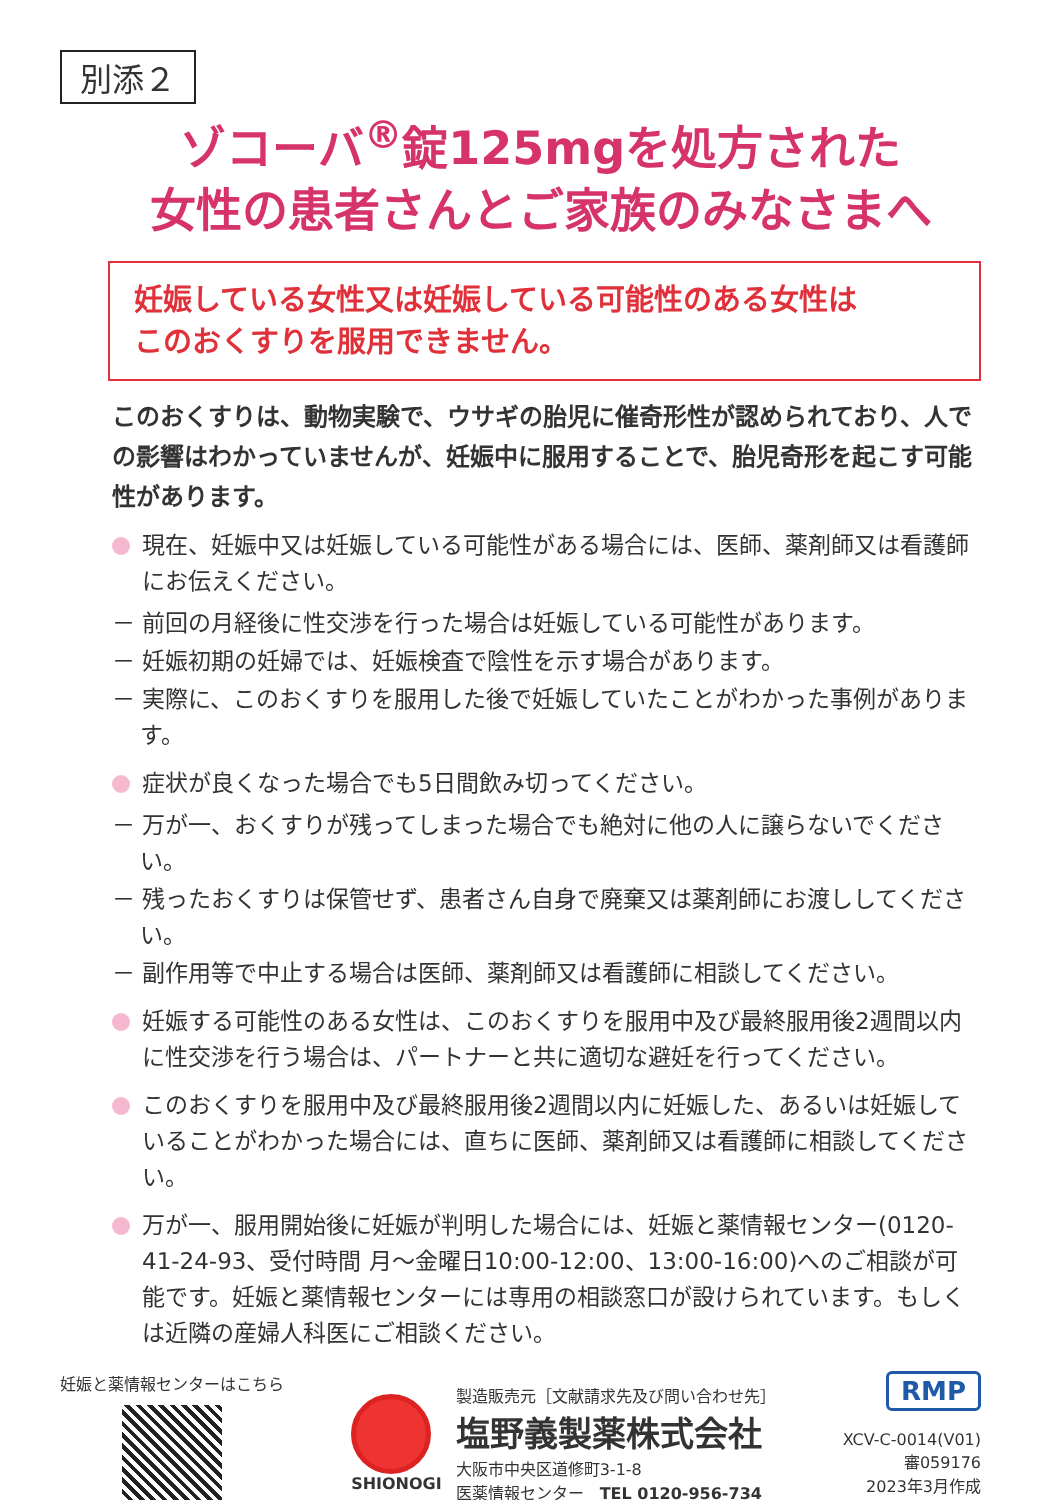別添２
ゾコーバ<sup>®</sup>錠125mgを処方された
女性の患者さんとご家族のみなさまへ
妊娠している女性又は妊娠している可能性のある女性は
このおくすりを服用できません。
このおくすりは、動物実験で、ウサギの胎児に催奇形性が認められており、人での影響はわかっていませんが、妊娠中に服用することで、胎児奇形を起こす可能性があります。
現在、妊娠中又は妊娠している可能性がある場合には、医師、薬剤師又は看護師にお伝えください。
－ 前回の月経後に性交渉を行った場合は妊娠している可能性があります。
－ 妊娠初期の妊婦では、妊娠検査で陰性を示す場合があります。
－ 実際に、このおくすりを服用した後で妊娠していたことがわかった事例があります。
症状が良くなった場合でも5日間飲み切ってください。
－ 万が一、おくすりが残ってしまった場合でも絶対に他の人に譲らないでください。
－ 残ったおくすりは保管せず、患者さん自身で廃棄又は薬剤師にお渡ししてください。
－ 副作用等で中止する場合は医師、薬剤師又は看護師に相談してください。
妊娠する可能性のある女性は、このおくすりを服用中及び最終服用後2週間以内に性交渉を行う場合は、パートナーと共に適切な避妊を行ってください。
このおくすりを服用中及び最終服用後2週間以内に妊娠した、あるいは妊娠していることがわかった場合には、直ちに医師、薬剤師又は看護師に相談してください。
万が一、服用開始後に妊娠が判明した場合には、妊娠と薬情報センター(0120-41-24-93、受付時間 月～金曜日10:00-12:00、13:00-16:00)へのご相談が可能です。妊娠と薬情報センターには専用の相談窓口が設けられています。もしくは近隣の産婦人科医にご相談ください。
妊娠と薬情報センターはこちら SHIONOGI
製造販売元［文献請求先及び問い合わせ先］
塩野義製薬株式会社
大阪市中央区道修町3-1-8
医薬情報センター　TEL 0120-956-734
RMP
XCV-C-0014(V01)
審059176
2023年3月作成